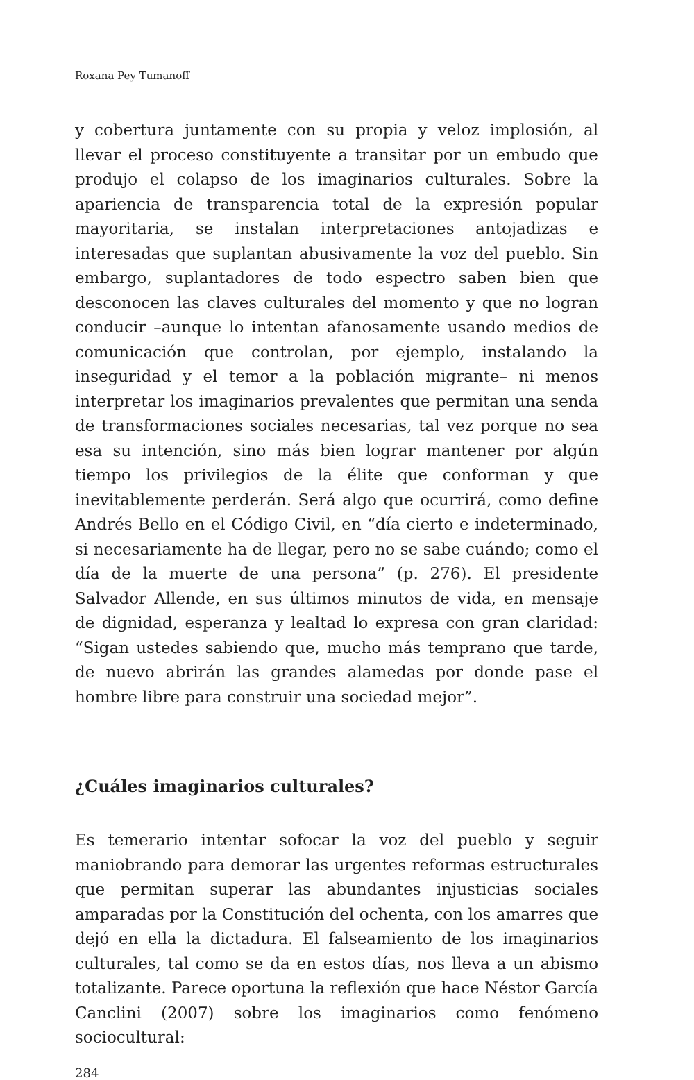Roxana Pey Tumanoff
y cobertura juntamente con su propia y veloz implosión, al llevar el proceso constituyente a transitar por un embudo que produjo el colapso de los imaginarios culturales. Sobre la apariencia de transparencia total de la expresión popular mayoritaria, se instalan interpretaciones antojadizas e interesadas que suplantan abusivamente la voz del pueblo. Sin embargo, suplantadores de todo espectro saben bien que desconocen las claves culturales del momento y que no logran conducir –aunque lo intentan afanosamente usando medios de comunicación que controlan, por ejemplo, instalando la inseguridad y el temor a la población migrante– ni menos interpretar los imaginarios prevalentes que permitan una senda de transformaciones sociales necesarias, tal vez porque no sea esa su intención, sino más bien lograr mantener por algún tiempo los privilegios de la élite que conforman y que inevitablemente perderán. Será algo que ocurrirá, como define Andrés Bello en el Código Civil, en “día cierto e indeterminado, si necesariamente ha de llegar, pero no se sabe cuándo; como el día de la muerte de una persona” (p. 276). El presidente Salvador Allende, en sus últimos minutos de vida, en mensaje de dignidad, esperanza y lealtad lo expresa con gran claridad: “Sigan ustedes sabiendo que, mucho más temprano que tarde, de nuevo abrirán las grandes alamedas por donde pase el hombre libre para construir una sociedad mejor”.
¿Cuáles imaginarios culturales?
Es temerario intentar sofocar la voz del pueblo y seguir maniobrando para demorar las urgentes reformas estructurales que permitan superar las abundantes injusticias sociales amparadas por la Constitución del ochenta, con los amarres que dejó en ella la dictadura. El falseamiento de los imaginarios culturales, tal como se da en estos días, nos lleva a un abismo totalizante. Parece oportuna la reflexión que hace Néstor García Canclini (2007) sobre los imaginarios como fenómeno sociocultural:
284